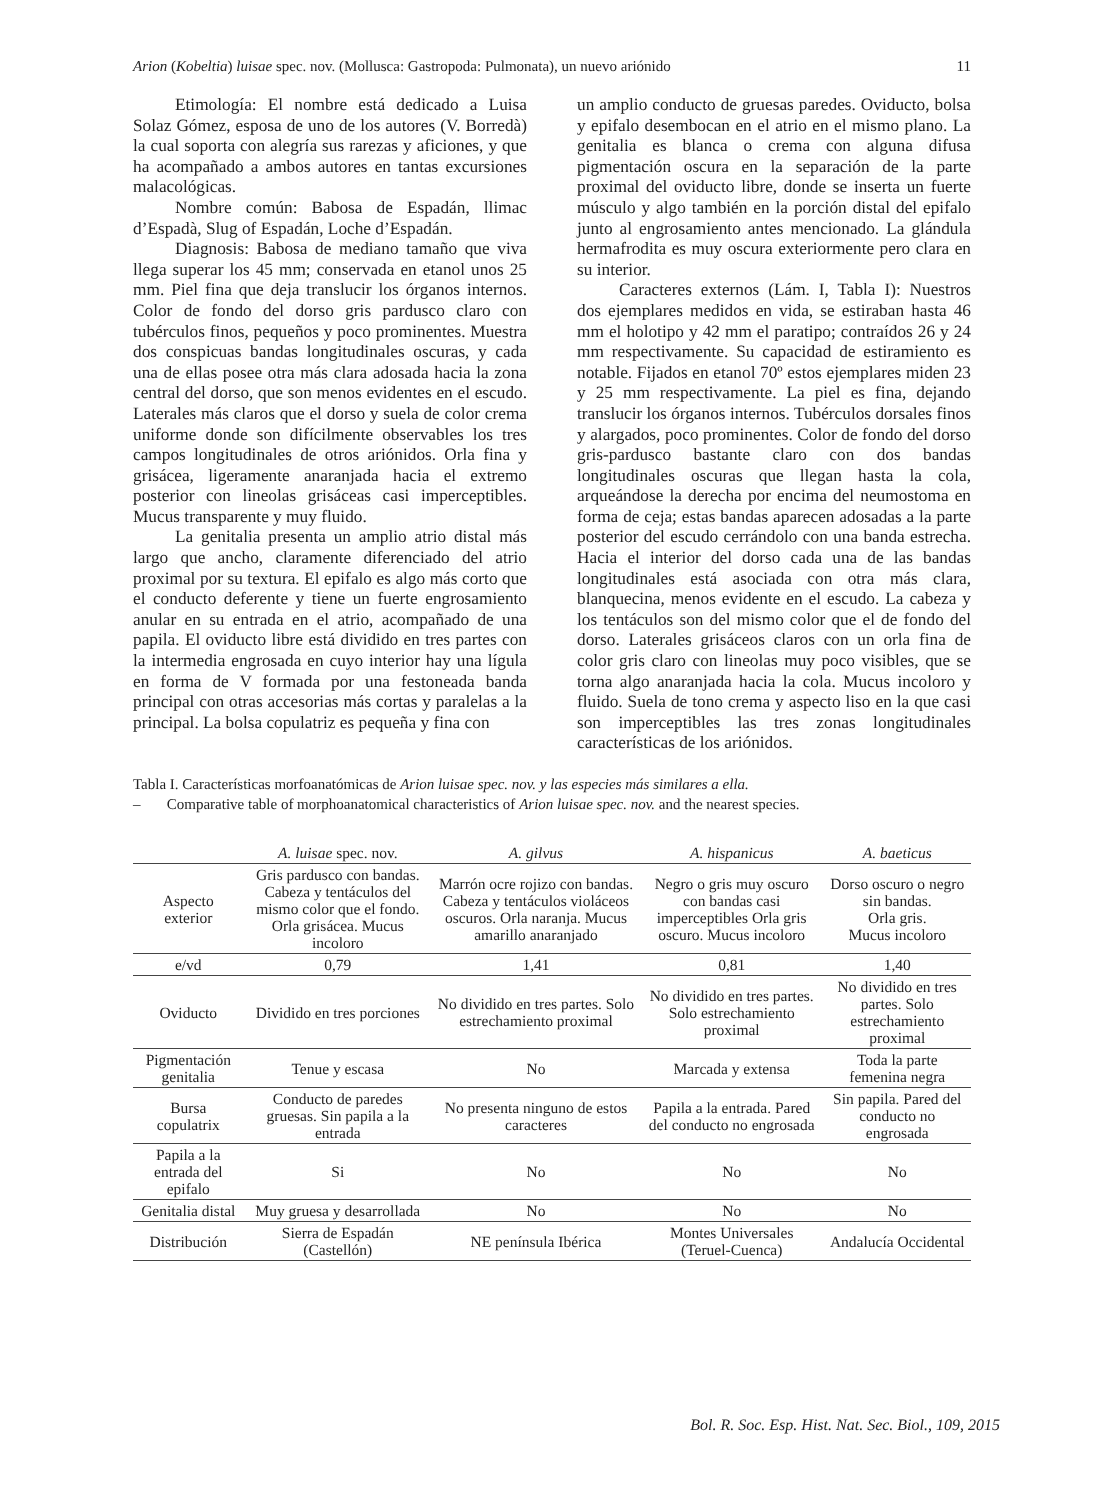Arion (Kobeltia) luisae spec. nov. (Mollusca: Gastropoda: Pulmonata), un nuevo ariónido 11
Etimología: El nombre está dedicado a Luisa Solaz Gómez, esposa de uno de los autores (V. Borredà) la cual soporta con alegría sus rarezas y aficiones, y que ha acompañado a ambos autores en tantas excursiones malacológicas.
Nombre común: Babosa de Espadán, llimac d’Espadà, Slug of Espadán, Loche d’Espadán.
Diagnosis: Babosa de mediano tamaño que viva llega superar los 45 mm; conservada en etanol unos 25 mm. Piel fina que deja translucir los órganos internos. Color de fondo del dorso gris pardusco claro con tubérculos finos, pequeños y poco prominentes. Muestra dos conspicuas bandas longitudinales oscuras, y cada una de ellas posee otra más clara adosada hacia la zona central del dorso, que son menos evidentes en el escudo. Laterales más claros que el dorso y suela de color crema uniforme donde son difícilmente observables los tres campos longitudinales de otros ariónidos. Orla fina y grisácea, ligeramente anaranjada hacia el extremo posterior con lineolas grisáceas casi imperceptibles. Mucus transparente y muy fluido.
La genitalia presenta un amplio atrio distal más largo que ancho, claramente diferenciado del atrio proximal por su textura. El epifalo es algo más corto que el conducto deferente y tiene un fuerte engrosamiento anular en su entrada en el atrio, acompañado de una papila. El oviducto libre está dividido en tres partes con la intermedia engrosada en cuyo interior hay una lígula en forma de V formada por una festoneada banda principal con otras accesorias más cortas y paralelas a la principal. La bolsa copulatriz es pequeña y fina con
un amplio conducto de gruesas paredes. Oviducto, bolsa y epifalo desembocan en el atrio en el mismo plano. La genitalia es blanca o crema con alguna difusa pigmentación oscura en la separación de la parte proximal del oviducto libre, donde se inserta un fuerte músculo y algo también en la porción distal del epifalo junto al engrosamiento antes mencionado. La glándula hermafrodita es muy oscura exteriormente pero clara en su interior.
Caracteres externos (Lám. I, Tabla I): Nuestros dos ejemplares medidos en vida, se estiraban hasta 46 mm el holotipo y 42 mm el paratipo; contraídos 26 y 24 mm respectivamente. Su capacidad de estiramiento es notable. Fijados en etanol 70º estos ejemplares miden 23 y 25 mm respectivamente. La piel es fina, dejando translucir los órganos internos. Tubérculos dorsales finos y alargados, poco prominentes. Color de fondo del dorso gris-pardusco bastante claro con dos bandas longitudinales oscuras que llegan hasta la cola, arqueándose la derecha por encima del neumostoma en forma de ceja; estas bandas aparecen adosadas a la parte posterior del escudo cerrándolo con una banda estrecha. Hacia el interior del dorso cada una de las bandas longitudinales está asociada con otra más clara, blanquecina, menos evidente en el escudo. La cabeza y los tentáculos son del mismo color que el de fondo del dorso. Laterales grisáceos claros con un orla fina de color gris claro con lineolas muy poco visibles, que se torna algo anaranjada hacia la cola. Mucus incoloro y fluido. Suela de tono crema y aspecto liso en la que casi son imperceptibles las tres zonas longitudinales características de los ariónidos.
Tabla I. Características morfoanatómicas de Arion luisae spec. nov. y las especies más similares a ella.
– Comparative table of morphoanatomical characteristics of Arion luisae spec. nov. and the nearest species.
| | A. luisae spec. nov. | A. gilvus | A. hispanicus | A. baeticus |
| --- | --- | --- | --- | --- |
| Aspecto exterior | Gris pardusco con bandas. Cabeza y tentáculos del mismo color que el fondo. Orla grisácea. Mucus incoloro | Marrón ocre rojizo con bandas. Cabeza y tentáculos violáceos oscuros. Orla naranja. Mucus amarillo anaranjado | Negro o gris muy oscuro con bandas casi imperceptibles Orla gris oscuro. Mucus incoloro | Dorso oscuro o negro sin bandas. Orla gris. Mucus incoloro |
| e/vd | 0,79 | 1,41 | 0,81 | 1,40 |
| Oviducto | Dividido en tres porciones | No dividido en tres partes. Solo estrechamiento proximal | No dividido en tres partes. Solo estrechamiento proximal | No dividido en tres partes. Solo estrechamiento proximal |
| Pigmentación genitalia | Tenue y escasa | No | Marcada y extensa | Toda la parte femenina negra |
| Bursa copulatrix | Conducto de paredes gruesas. Sin papila a la entrada | No presenta ninguno de estos caracteres | Papila a la entrada. Pared del conducto no engrosada | Sin papila. Pared del conducto no engrosada |
| Papila a la entrada del epifalo | Si | No | No | No |
| Genitalia distal | Muy gruesa y desarrollada | No | No | No |
| Distribución | Sierra de Espadán (Castellón) | NE península Ibérica | Montes Universales (Teruel-Cuenca) | Andalucía Occidental |
Bol. R. Soc. Esp. Hist. Nat. Sec. Biol., 109, 2015